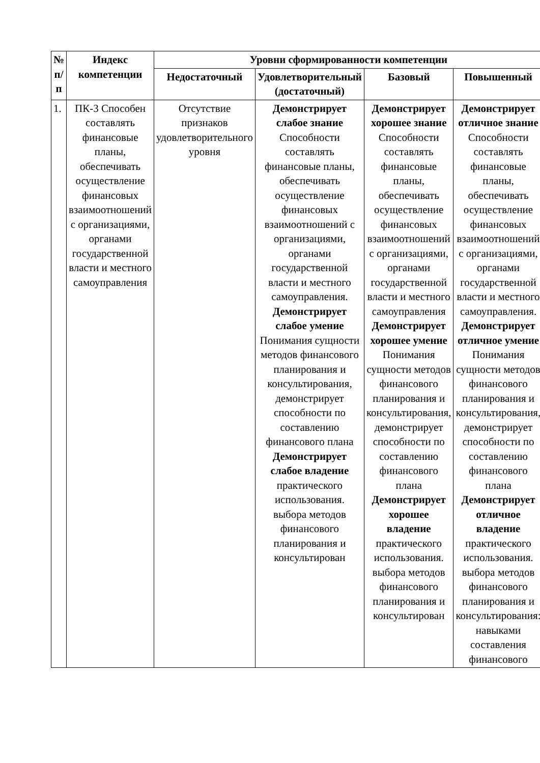| № п/п | Индекс компетенции | Уровни сформированности компетенции | | | |
| --- | --- | --- | --- | --- | --- |
| | | Недостаточный | Удовлетворительный (достаточный) | Базовый | Повышенный |
| 1. | ПК-3 Способен составлять финансовые планы, обеспечивать осуществление финансовых взаимоотношений с организациями, органами государственной власти и местного самоуправления | Отсутствие признаков удовлетворительного уровня | Демонстрирует слабое знание Способности составлять финансовые планы, обеспечивать осуществление финансовых взаимоотношений с организациями, органами государственной власти и местного самоуправления. Демонстрирует слабое умение Понимания сущности методов финансового планирования и консультирования, демонстрирует способности по составлению финансового плана Демонстрирует слабое владение практического использования. выбора методов финансового планирования и консультирован | Демонстрирует хорошее знание Способности составлять финансовые планы, обеспечивать осуществление финансовых взаимоотношений с организациями, органами государственной власти и местного самоуправления Демонстрирует хорошее умение Понимания сущности методов финансового планирования и консультирования, демонстрирует способности по составлению финансового плана Демонстрирует хорошее владение практического использования. выбора методов финансового планирования и консультирован | Демонстрирует отличное знание Способности составлять финансовые планы, обеспечивать осуществление финансовых взаимоотношений с организациями, органами государственной власти и местного самоуправления. Демонстрирует отличное умение Понимания сущности методов финансового планирования и консультирования, демонстрирует способности по составлению финансового плана Демонстрирует отличное владение практического использования. выбора методов финансового планирования и консультирования: навыками составления финансового |